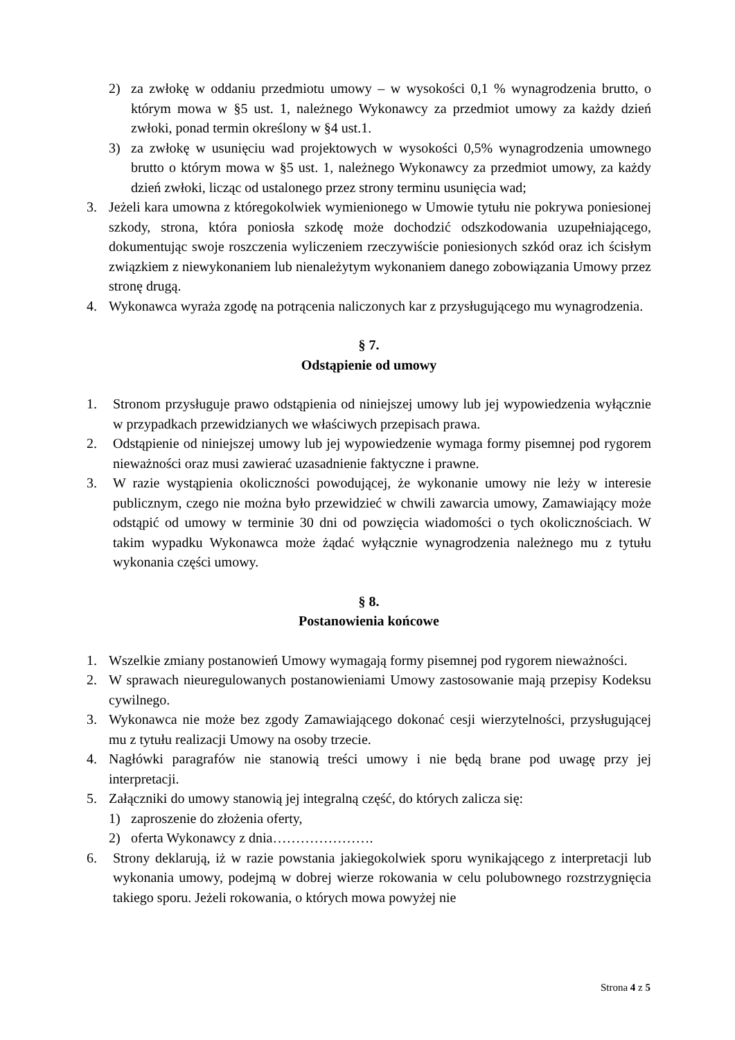2) za zwłokę w oddaniu przedmiotu umowy – w wysokości 0,1 % wynagrodzenia brutto, o którym mowa w §5 ust. 1, należnego Wykonawcy za przedmiot umowy za każdy dzień zwłoki, ponad termin określony w §4 ust.1.
3) za zwłokę w usunięciu wad projektowych w wysokości 0,5% wynagrodzenia umownego brutto o którym mowa w §5 ust. 1, należnego Wykonawcy za przedmiot umowy, za każdy dzień zwłoki, licząc od ustalonego przez strony terminu usunięcia wad;
3. Jeżeli kara umowna z któregokolwiek wymienionego w Umowie tytułu nie pokrywa poniesionej szkody, strona, która poniosła szkodę może dochodzić odszkodowania uzupełniającego, dokumentując swoje roszczenia wyliczeniem rzeczywiście poniesionych szkód oraz ich ścisłym związkiem z niewykonaniem lub nienależytym wykonaniem danego zobowiązania Umowy przez stronę drugą.
4. Wykonawca wyraża zgodę na potrącenia naliczonych kar z przysługującego mu wynagrodzenia.
§ 7.
Odstąpienie od umowy
1. Stronom przysługuje prawo odstąpienia od niniejszej umowy lub jej wypowiedzenia wyłącznie w przypadkach przewidzianych we właściwych przepisach prawa.
2. Odstąpienie od niniejszej umowy lub jej wypowiedzenie wymaga formy pisemnej pod rygorem nieważności oraz musi zawierać uzasadnienie faktyczne i prawne.
3. W razie wystąpienia okoliczności powodującej, że wykonanie umowy nie leży w interesie publicznym, czego nie można było przewidzieć w chwili zawarcia umowy, Zamawiający może odstąpić od umowy w terminie 30 dni od powzięcia wiadomości o tych okolicznościach. W takim wypadku Wykonawca może żądać wyłącznie wynagrodzenia należnego mu z tytułu wykonania części umowy.
§ 8.
Postanowienia końcowe
1. Wszelkie zmiany postanowień Umowy wymagają formy pisemnej pod rygorem nieważności.
2. W sprawach nieuregulowanych postanowieniami Umowy zastosowanie mają przepisy Kodeksu cywilnego.
3. Wykonawca nie może bez zgody Zamawiającego dokonać cesji wierzytelności, przysługującej mu z tytułu realizacji Umowy na osoby trzecie.
4. Nagłówki paragrafów nie stanowią treści umowy i nie będą brane pod uwagę przy jej interpretacji.
5. Załączniki do umowy stanowią jej integralną część, do których zalicza się:
1) zaproszenie do złożenia oferty,
2) oferta Wykonawcy z dnia………………….
6. Strony deklarują, iż w razie powstania jakiegokolwiek sporu wynikającego z interpretacji lub wykonania umowy, podejmą w dobrej wierze rokowania w celu polubownego rozstrzygnięcia takiego sporu. Jeżeli rokowania, o których mowa powyżej nie
Strona 4 z 5